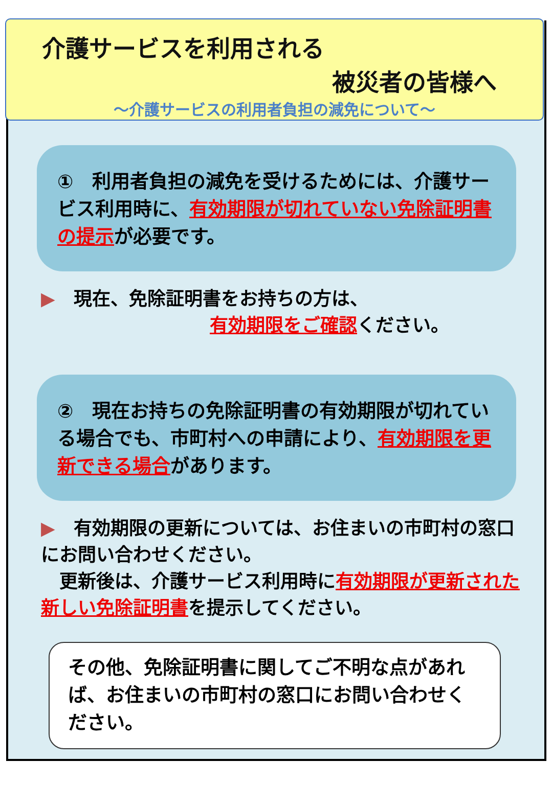介護サービスを利用される
被災者の皆様へ
～介護サービスの利用者負担の減免について～
①　利用者負担の減免を受けるためには、介護サービス利用時に、有効期限が切れていない免除証明書の提示が必要です。
▶　現在、免除証明書をお持ちの方は、
有効期限をご確認ください。
②　現在お持ちの免除証明書の有効期限が切れている場合でも、市町村への申請により、有効期限を更新できる場合があります。
▶　有効期限の更新については、お住まいの市町村の窓口にお問い合わせください。
　更新後は、介護サービス利用時に有効期限が更新された新しい免除証明書を提示してください。
その他、免除証明書に関してご不明な点があれば、お住まいの市町村の窓口にお問い合わせください。